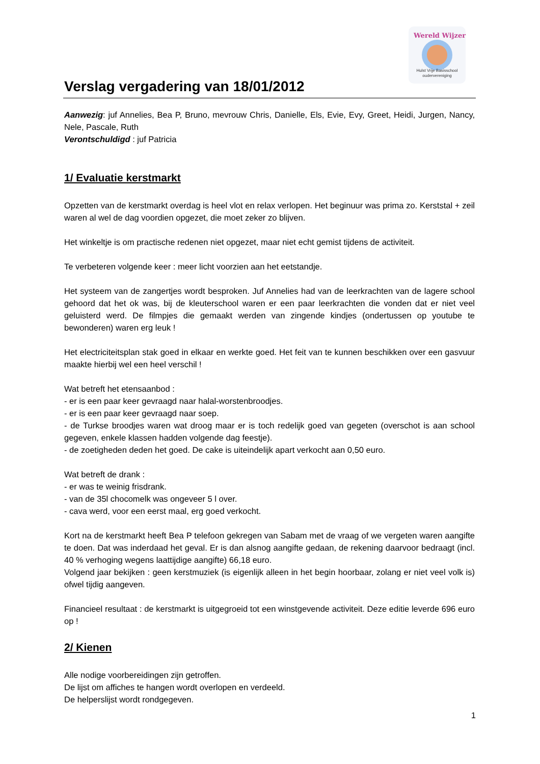Verslag vergadering van 18/01/2012
Wereld Wijzer
Hulst Vrije Basisschool oudervereniging
Aanwezig: juf Annelies, Bea P, Bruno, mevrouw Chris, Danielle, Els, Evie, Evy, Greet, Heidi, Jurgen, Nancy, Nele, Pascale, Ruth
Verontschuldigd : juf Patricia
1/ Evaluatie kerstmarkt
Opzetten van de kerstmarkt overdag is heel vlot en relax verlopen. Het beginuur was prima zo. Kerststal + zeil waren al wel de dag voordien opgezet, die moet zeker zo blijven.
Het winkeltje is om practische redenen niet opgezet, maar niet echt gemist tijdens de activiteit.
Te verbeteren volgende keer : meer licht voorzien aan het eetstandje.
Het systeem van de zangertjes wordt besproken. Juf Annelies had van de leerkrachten van de lagere school gehoord dat het ok was, bij de kleuterschool waren er een paar leerkrachten die vonden dat er niet veel geluisterd werd. De filmpjes die gemaakt werden van zingende kindjes (ondertussen op youtube te bewonderen) waren erg leuk !
Het electriciteitsplan stak goed in elkaar en werkte goed. Het feit van te kunnen beschikken over een gasvuur maakte hierbij wel een heel verschil !
Wat betreft het etensaanbod :
- er is een paar keer gevraagd naar halal-worstenbroodjes.
- er is een paar keer gevraagd naar soep.
- de Turkse broodjes waren wat droog maar er is toch redelijk goed van gegeten (overschot is aan school gegeven, enkele klassen hadden volgende dag feestje).
- de zoetigheden deden het goed. De cake is uiteindelijk apart verkocht aan 0,50 euro.
Wat betreft de drank :
- er was te weinig frisdrank.
- van de 35l chocomelk was ongeveer 5 l over.
- cava werd, voor een eerst maal, erg goed verkocht.
Kort na de kerstmarkt heeft Bea P telefoon gekregen van Sabam met de vraag of we vergeten waren aangifte te doen. Dat was inderdaad het geval. Er is dan alsnog aangifte gedaan, de rekening daarvoor bedraagt (incl. 40 % verhoging wegens laattijdige aangifte) 66,18 euro.
Volgend jaar bekijken : geen kerstmuziek (is eigenlijk alleen in het begin hoorbaar, zolang er niet veel volk is) ofwel tijdig aangeven.
Financieel resultaat : de kerstmarkt is uitgegroeid tot een winstgevende activiteit. Deze editie leverde 696 euro op !
2/ Kienen
Alle nodige voorbereidingen zijn getroffen.
De lijst om affiches te hangen wordt overlopen en verdeeld.
De helperslijst wordt rondgegeven.
1